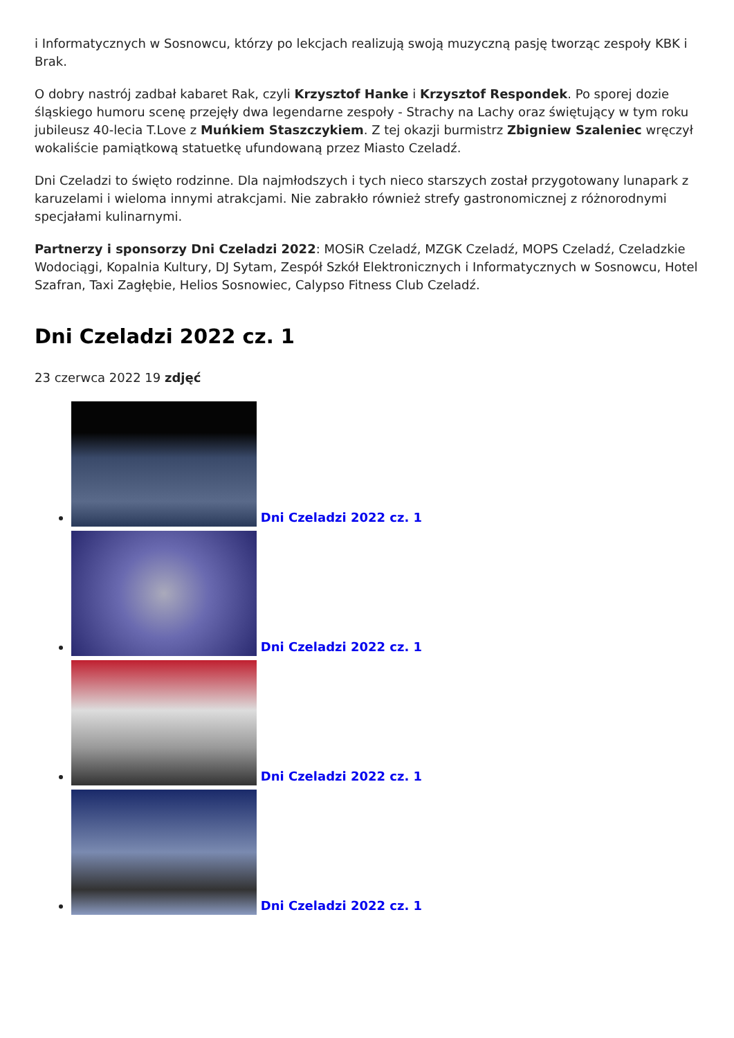i Informatycznych w Sosnowcu, którzy po lekcjach realizują swoją muzyczną pasję tworząc zespoły KBK i Brak.
O dobry nastrój zadbał kabaret Rak, czyli Krzysztof Hanke i Krzysztof Respondek. Po sporej dozie śląskiego humoru scenę przejęły dwa legendarne zespoły - Strachy na Lachy oraz świętujący w tym roku jubileusz 40-lecia T.Love z Muńkiem Staszczykiem. Z tej okazji burmistrz Zbigniew Szaleniec wręczył wokaliście pamiątkową statuetkę ufundowaną przez Miasto Czeladź.
Dni Czeladzi to święto rodzinne. Dla najmłodszych i tych nieco starszych został przygotowany lunapark z karuzelami i wieloma innymi atrakcjami. Nie zabrakło również strefy gastronomicznej z różnorodnymi specjałami kulinarnymi.
Partnerzy i sponsorzy Dni Czeladzi 2022: MOSiR Czeladź, MZGK Czeladź, MOPS Czeladź, Czeladzkie Wodociągi, Kopalnia Kultury, DJ Sytam, Zespół Szkół Elektronicznych i Informatycznych w Sosnowcu, Hotel Szafran, Taxi Zagłębie, Helios Sosnowiec, Calypso Fitness Club Czeladź.
Dni Czeladzi 2022 cz. 1
23 czerwca 2022 19 zdjęć
Dni Czeladzi 2022 cz. 1
Dni Czeladzi 2022 cz. 1
Dni Czeladzi 2022 cz. 1
Dni Czeladzi 2022 cz. 1